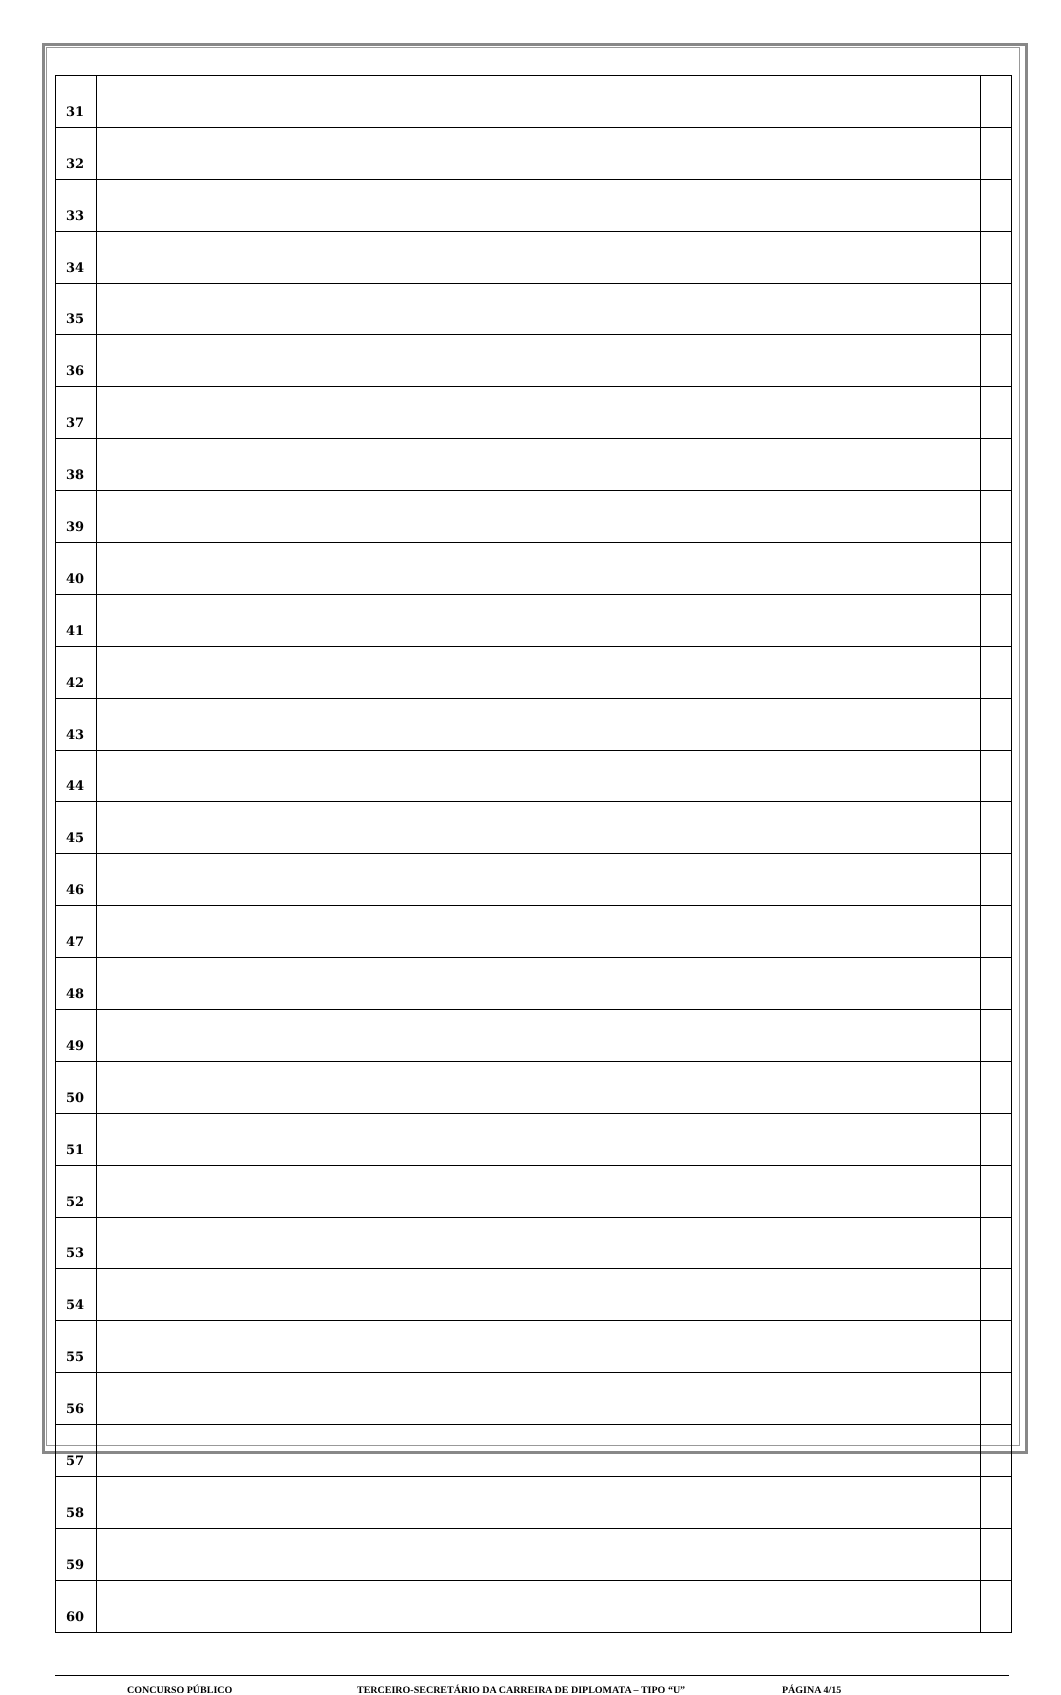| 31 | | |
| 32 | | |
| 33 | | |
| 34 | | |
| 35 | | |
| 36 | | |
| 37 | | |
| 38 | | |
| 39 | | |
| 40 | | |
| 41 | | |
| 42 | | |
| 43 | | |
| 44 | | |
| 45 | | |
| 46 | | |
| 47 | | |
| 48 | | |
| 49 | | |
| 50 | | |
| 51 | | |
| 52 | | |
| 53 | | |
| 54 | | |
| 55 | | |
| 56 | | |
| 57 | | |
| 58 | | |
| 59 | | |
| 60 | | |
CONCURSO PÚBLICO TERCEIRO-SECRETÁRIO DA CARREIRA DE DIPLOMATA – TIPO “U” PÁGINA 4/15